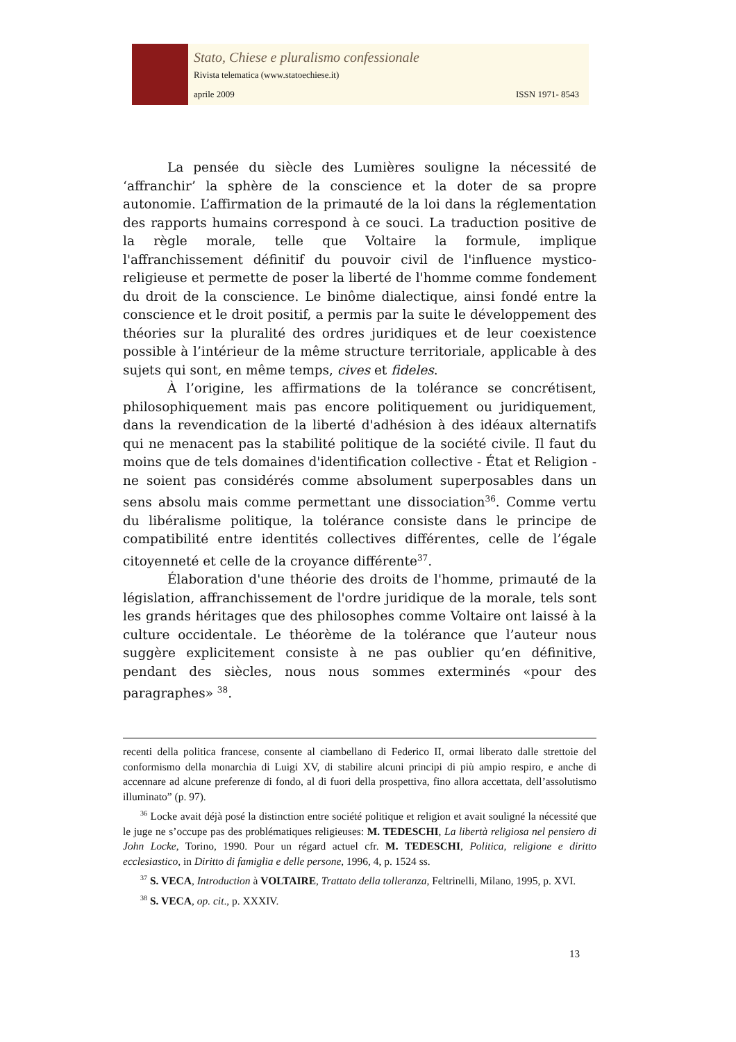Stato, Chiese e pluralismo confessionale
Rivista telematica (www.statoechiese.it)
aprile 2009 ISSN 1971- 8543
La pensée du siècle des Lumières souligne la nécessité de ‘affranchir’ la sphère de la conscience et la doter de sa propre autonomie. L’affirmation de la primauté de la loi dans la réglementation des rapports humains correspond à ce souci. La traduction positive de la règle morale, telle que Voltaire la formule, implique l'affranchissement définitif du pouvoir civil de l'influence mystico-religieuse et permette de poser la liberté de l'homme comme fondement du droit de la conscience. Le binôme dialectique, ainsi fondé entre la conscience et le droit positif, a permis par la suite le développement des théories sur la pluralité des ordres juridiques et de leur coexistence possible à l’intérieur de la même structure territoriale, applicable à des sujets qui sont, en même temps, cives et fideles.
À l’origine, les affirmations de la tolérance se concrétisent, philosophiquement mais pas encore politiquement ou juridiquement, dans la revendication de la liberté d'adhésion à des idéaux alternatifs qui ne menacent pas la stabilité politique de la société civile. Il faut du moins que de tels domaines d'identification collective - État et Religion - ne soient pas considérés comme absolument superposables dans un sens absolu mais comme permettant une dissociation<sup>36</sup>. Comme vertu du libéralisme politique, la tolérance consiste dans le principe de compatibilité entre identités collectives différentes, celle de l’égale citoyenneté et celle de la croyance différente<sup>37</sup>.
Élaboration d'une théorie des droits de l'homme, primauté de la législation, affranchissement de l'ordre juridique de la morale, tels sont les grands héritages que des philosophes comme Voltaire ont laissé à la culture occidentale. Le théorème de la tolérance que l’auteur nous suggère explicitement consiste à ne pas oublier qu’en définitive, pendant des siècles, nous nous sommes exterminés «pour des paragraphes» <sup>38</sup>.
recenti della politica francese, consente al ciambellano di Federico II, ormai liberato dalle strettoie del conformismo della monarchia di Luigi XV, di stabilire alcuni principi di più ampio respiro, e anche di accennare ad alcune preferenze di fondo, al di fuori della prospettiva, fino allora accettata, dell’assolutismo illuminato” (p. 97).
<sup>36</sup> Locke avait déjà posé la distinction entre société politique et religion et avait souligné la nécessité que le juge ne s’occupe pas des problématiques religieuses: M. TEDESCHI, La libertà religiosa nel pensiero di John Locke, Torino, 1990. Pour un régard actuel cfr. M. TEDESCHI, Politica, religione e diritto ecclesiastico, in Diritto di famiglia e delle persone, 1996, 4, p. 1524 ss.
<sup>37</sup> S. VECA, Introduction à VOLTAIRE, Trattato della tolleranza, Feltrinelli, Milano, 1995, p. XVI.
<sup>38</sup> S. VECA, op. cit., p. XXXIV.
13